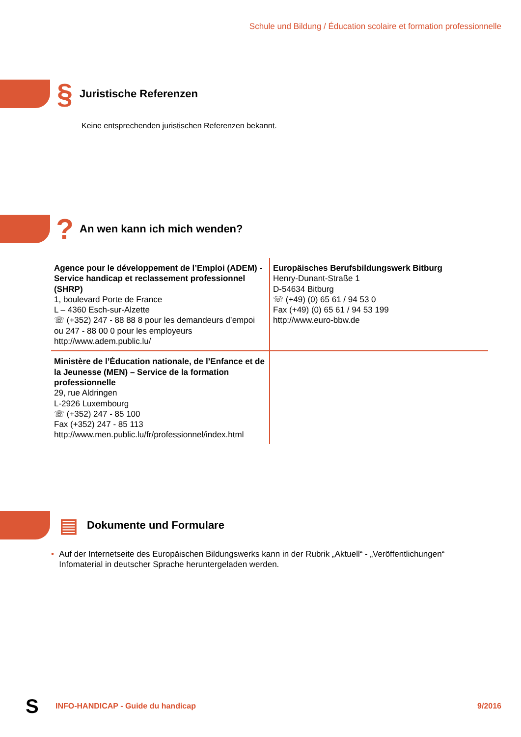Schule und Bildung / Éducation scolaire et formation professionnelle
§
Juristische Referenzen
Keine entsprechenden juristischen Referenzen bekannt.
?
An wen kann ich mich wenden?
| Agence pour le développement de l’Emploi (ADEM) - Service handicap et reclassement professionnel (SHRP) 1, boulevard Porte de France L – 4360 Esch-sur-Alzette ☏ (+352) 247 - 88 88 8 pour les demandeurs d’empoi ou 247 - 88 00 0 pour les employeurs http://www.adem.public.lu/ | Europäisches Berufsbildungswerk Bitburg Henry-Dunant-Straße 1 D-54634 Bitburg ☏ (+49) (0) 65 61 / 94 53 0 Fax (+49) (0) 65 61 / 94 53 199 http://www.euro-bbw.de |
| Ministère de l’Éducation nationale, de l’Enfance et de la Jeunesse (MEN) – Service de la formation professionnelle 29, rue Aldringen L-2926 Luxembourg ☏ (+352) 247 - 85 100 Fax (+352) 247 - 85 113 http://www.men.public.lu/fr/professionnel/index.html | |
▤
Dokumente und Formulare
• Auf der Internetseite des Europäischen Bildungswerks kann in der Rubrik „Aktuell“ - „Veröffentlichungen“ Infomaterial in deutscher Sprache heruntergeladen werden.
S
INFO-HANDICAP - Guide du handicap
9/2016